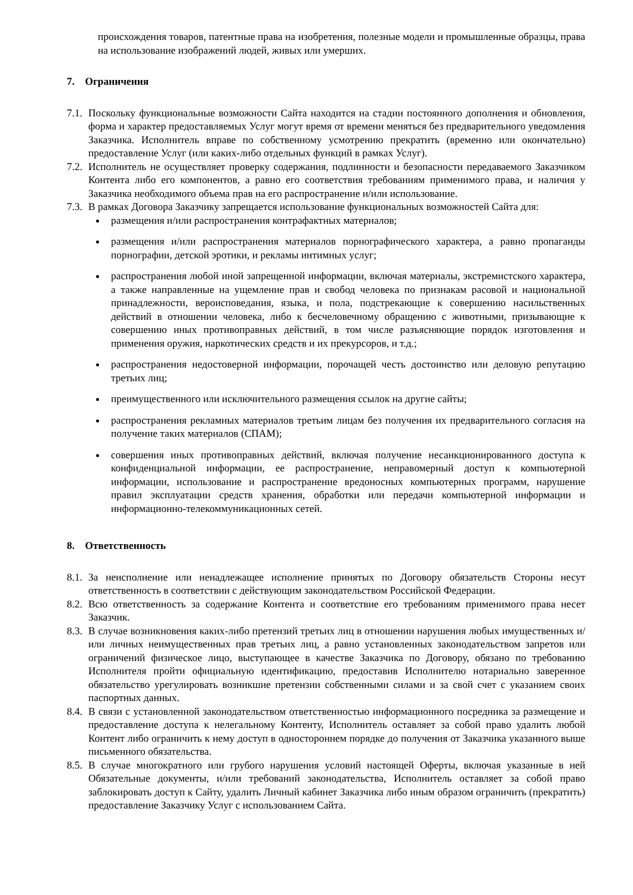происхождения товаров, патентные права на изобретения, полезные модели и промышленные образцы, права на использование изображений людей, живых или умерших.
7. Ограничения
7.1.
Поскольку функциональные возможности Сайта находится на стадии постоянного дополнения и обновления, форма и характер предоставляемых Услуг могут время от времени меняться без предварительного уведомления Заказчика. Исполнитель вправе по собственному усмотрению прекратить (временно или окончательно) предоставление Услуг (или каких-либо отдельных функций в рамках Услуг).
7.2.
Исполнитель не осуществляет проверку содержания, подлинности и безопасности передаваемого Заказчиком Контента либо его компонентов, а равно его соответствия требованиям применимого права, и наличия у Заказчика необходимого объема прав на его распространение и/или использование.
7.3.
В рамках Договора Заказчику запрещается использование функциональных возможностей Сайта для:
размещения и/или распространения контрафактных материалов;
размещения и/или распространения материалов порнографического характера, а равно пропаганды порнографии, детской эротики, и рекламы интимных услуг;
распространения любой иной запрещенной информации, включая материалы, экстремистского характера, а также направленные на ущемление прав и свобод человека по признакам расовой и национальной принадлежности, вероисповедания, языка, и пола, подстрекающие к совершению насильственных действий в отношении человека, либо к бесчеловечному обращению с животными, призывающие к совершению иных противоправных действий, в том числе разъясняющие порядок изготовления и применения оружия, наркотических средств и их прекурсоров, и т.д.;
распространения недостоверной информации, порочащей честь достоинство или деловую репутацию третьих лиц;
преимущественного или исключительного размещения ссылок на другие сайты;
распространения рекламных материалов третьим лицам без получения их предварительного согласия на получение таких материалов (СПАМ);
совершения иных противоправных действий, включая получение несанкционированного доступа к конфиденциальной информации, ее распространение, неправомерный доступ к компьютерной информации, использование и распространение вредоносных компьютерных программ, нарушение правил эксплуатации средств хранения, обработки или передачи компьютерной информации и информационно-телекоммуникационных сетей.
8. Ответственность
8.1.
За неисполнение или ненадлежащее исполнение принятых по Договору обязательств Стороны несут ответственность в соответствии с действующим законодательством Российской Федерации.
8.2.
Всю ответственность за содержание Контента и соответствие его требованиям применимого права несет Заказчик.
8.3.
В случае возникновения каких-либо претензий третьих лиц в отношении нарушения любых имущественных и/или личных неимущественных прав третьих лиц, а равно установленных законодательством запретов или ограничений физическое лицо, выступающее в качестве Заказчика по Договору, обязано по требованию Исполнителя пройти официальную идентификацию, предоставив Исполнителю нотариально заверенное обязательство урегулировать возникшие претензии собственными силами и за свой счет с указанием своих паспортных данных.
8.4.
В связи с установленной законодательством ответственностью информационного посредника за размещение и предоставление доступа к нелегальному Контенту, Исполнитель оставляет за собой право удалить любой Контент либо ограничить к нему доступ в одностороннем порядке до получения от Заказчика указанного выше письменного обязательства.
8.5.
В случае многократного или грубого нарушения условий настоящей Оферты, включая указанные в ней Обязательные документы, и/или требований законодательства, Исполнитель оставляет за собой право заблокировать доступ к Сайту, удалить Личный кабинет Заказчика либо иным образом ограничить (прекратить) предоставление Заказчику Услуг с использованием Сайта.